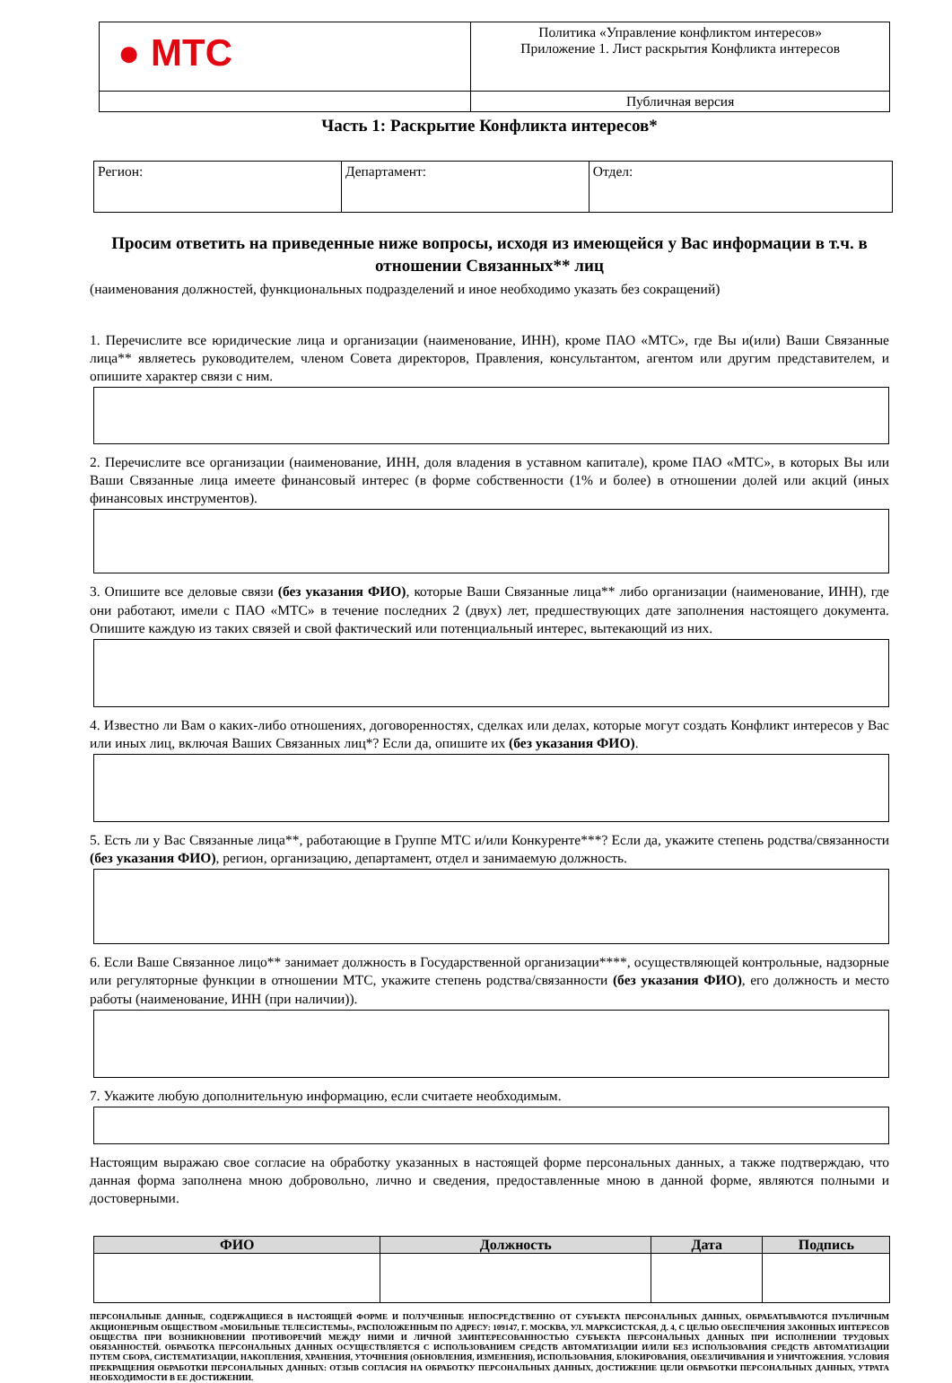| ● МТС | Политика «Управление конфликтом интересов» Приложение 1. Лист раскрытия Конфликта интересов |
| | Публичная версия |
Часть 1: Раскрытие Конфликта интересов*
| Регион: | Департамент: | Отдел: |
Просим ответить на приведенные ниже вопросы, исходя из имеющейся у Вас информации в т.ч. в отношении Связанных** лиц
(наименования должностей, функциональных подразделений и иное необходимо указать без сокращений)
1. Перечислите все юридические лица и организации (наименование, ИНН), кроме ПАО «МТС», где Вы и(или) Ваши Связанные лица** являетесь руководителем, членом Совета директоров, Правления, консультантом, агентом или другим представителем, и опишите характер связи с ним.
2. Перечислите все организации (наименование, ИНН, доля владения в уставном капитале), кроме ПАО «МТС», в которых Вы или Ваши Связанные лица имеете финансовый интерес (в форме собственности (1% и более) в отношении долей или акций (иных финансовых инструментов).
3. Опишите все деловые связи (без указания ФИО), которые Ваши Связанные лица** либо организации (наименование, ИНН), где они работают, имели с ПАО «МТС» в течение последних 2 (двух) лет, предшествующих дате заполнения настоящего документа. Опишите каждую из таких связей и свой фактический или потенциальный интерес, вытекающий из них.
4. Известно ли Вам о каких-либо отношениях, договоренностях, сделках или делах, которые могут создать Конфликт интересов у Вас или иных лиц, включая Ваших Связанных лиц*? Если да, опишите их (без указания ФИО).
5. Есть ли у Вас Связанные лица**, работающие в Группе МТС и/или Конкуренте***? Если да, укажите степень родства/связанности (без указания ФИО), регион, организацию, департамент, отдел и занимаемую должность.
6. Если Ваше Связанное лицо** занимает должность в Государственной организации****, осуществляющей контрольные, надзорные или регуляторные функции в отношении МТС, укажите степень родства/связанности (без указания ФИО), его должность и место работы (наименование, ИНН (при наличии)).
7. Укажите любую дополнительную информацию, если считаете необходимым.
Настоящим выражаю свое согласие на обработку указанных в настоящей форме персональных данных, а также подтверждаю, что данная форма заполнена мною добровольно, лично и сведения, предоставленные мною в данной форме, являются полными и достоверными.
| ФИО | Должность | Дата | Подпись |
| --- | --- | --- | --- |
ПЕРСОНАЛЬНЫЕ ДАННЫЕ, СОДЕРЖАЩИЕСЯ В НАСТОЯЩЕЙ ФОРМЕ И ПОЛУЧЕННЫЕ НЕПОСРЕДСТВЕННО ОТ СУБЪЕКТА ПЕРСОНАЛЬНЫХ ДАННЫХ, ОБРАБАТЫВАЮТСЯ ПУБЛИЧНЫМ АКЦИОНЕРНЫМ ОБЩЕСТВОМ «МОБИЛЬНЫЕ ТЕЛЕСИСТЕМЫ», РАСПОЛОЖЕННЫМ ПО АДРЕСУ: 109147, Г. МОСКВА, УЛ. МАРКСИСТСКАЯ, Д. 4, С ЦЕЛЬЮ ОБЕСПЕЧЕНИЯ ЗАКОННЫХ ИНТЕРЕСОВ ОБЩЕСТВА ПРИ ВОЗНИКНОВЕНИИ ПРОТИВОРЕЧИЙ МЕЖДУ НИМИ И ЛИЧНОЙ ЗАИНТЕРЕСОВАННОСТЬЮ СУБЪЕКТА ПЕРСОНАЛЬНЫХ ДАННЫХ ПРИ ИСПОЛНЕНИИ ТРУДОВЫХ ОБЯЗАННОСТЕЙ. ОБРАБОТКА ПЕРСОНАЛЬНЫХ ДАННЫХ ОСУЩЕСТВЛЯЕТСЯ С ИСПОЛЬЗОВАНИЕМ СРЕДСТВ АВТОМАТИЗАЦИИ И/ИЛИ БЕЗ ИСПОЛЬЗОВАНИЯ СРЕДСТВ АВТОМАТИЗАЦИИ ПУТЕМ СБОРА, СИСТЕМАТИЗАЦИИ, НАКОПЛЕНИЯ, ХРАНЕНИЯ, УТОЧНЕНИЯ (ОБНОВЛЕНИЯ, ИЗМЕНЕНИЯ), ИСПОЛЬЗОВАНИЯ, БЛОКИРОВАНИЯ, ОБЕЗЛИЧИВАНИЯ И УНИЧТОЖЕНИЯ. УСЛОВИЯ ПРЕКРАЩЕНИЯ ОБРАБОТКИ ПЕРСОНАЛЬНЫХ ДАННЫХ: ОТЗЫВ СОГЛАСИЯ НА ОБРАБОТКУ ПЕРСОНАЛЬНЫХ ДАННЫХ, ДОСТИЖЕНИЕ ЦЕЛИ ОБРАБОТКИ ПЕРСОНАЛЬНЫХ ДАННЫХ, УТРАТА НЕОБХОДИМОСТИ В ЕЕ ДОСТИЖЕНИИ.